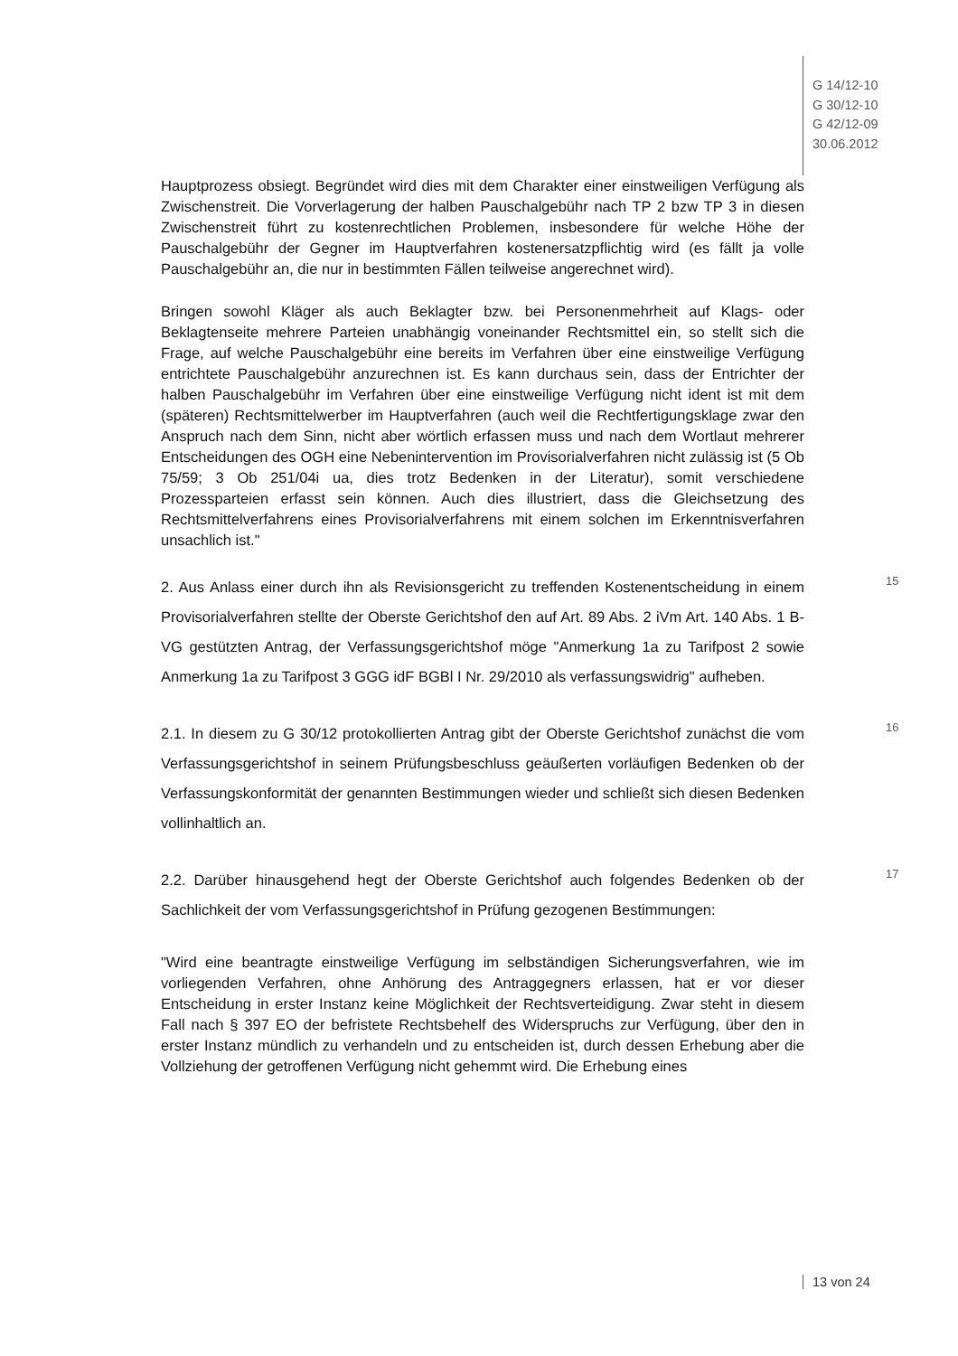G 14/12-10
G 30/12-10
G 42/12-09
30.06.2012
Hauptprozess obsiegt. Begründet wird dies mit dem Charakter einer einstweiligen Verfügung als Zwischenstreit. Die Vorverlagerung der halben Pauschalgebühr nach TP 2 bzw TP 3 in diesen Zwischenstreit führt zu kostenrechtlichen Problemen, insbesondere für welche Höhe der Pauschalgebühr der Gegner im Hauptverfahren kostenersatzpflichtig wird (es fällt ja volle Pauschalgebühr an, die nur in bestimmten Fällen teilweise angerechnet wird).
Bringen sowohl Kläger als auch Beklagter bzw. bei Personenmehrheit auf Klags- oder Beklagtenseite mehrere Parteien unabhängig voneinander Rechtsmittel ein, so stellt sich die Frage, auf welche Pauschalgebühr eine bereits im Verfahren über eine einstweilige Verfügung entrichtete Pauschalgebühr anzurechnen ist. Es kann durchaus sein, dass der Entrichter der halben Pauschalgebühr im Verfahren über eine einstweilige Verfügung nicht ident ist mit dem (späteren) Rechtsmittelwerber im Hauptverfahren (auch weil die Rechtfertigungsklage zwar den Anspruch nach dem Sinn, nicht aber wörtlich erfassen muss und nach dem Wortlaut mehrerer Entscheidungen des OGH eine Nebenintervention im Provisorialverfahren nicht zulässig ist (5 Ob 75/59; 3 Ob 251/04i ua, dies trotz Bedenken in der Literatur), somit verschiedene Prozessparteien erfasst sein können. Auch dies illustriert, dass die Gleichsetzung des Rechtsmittelverfahrens eines Provisorialverfahrens mit einem solchen im Erkenntnisverfahren unsachlich ist."
15 2. Aus Anlass einer durch ihn als Revisionsgericht zu treffenden Kostenentscheidung in einem Provisorialverfahren stellte der Oberste Gerichtshof den auf Art. 89 Abs. 2 iVm Art. 140 Abs. 1 B-VG gestützten Antrag, der Verfassungsgerichtshof möge "Anmerkung 1a zu Tarifpost 2 sowie Anmerkung 1a zu Tarifpost 3 GGG idF BGBl I Nr. 29/2010 als verfassungswidrig" aufheben.
16 2.1. In diesem zu G 30/12 protokollierten Antrag gibt der Oberste Gerichtshof zunächst die vom Verfassungsgerichtshof in seinem Prüfungsbeschluss geäußerten vorläufigen Bedenken ob der Verfassungskonformität der genannten Bestimmungen wieder und schließt sich diesen Bedenken vollinhaltlich an.
17 2.2. Darüber hinausgehend hegt der Oberste Gerichtshof auch folgendes Bedenken ob der Sachlichkeit der vom Verfassungsgerichtshof in Prüfung gezogenen Bestimmungen:
"Wird eine beantragte einstweilige Verfügung im selbständigen Sicherungsverfahren, wie im vorliegenden Verfahren, ohne Anhörung des Antraggegners erlassen, hat er vor dieser Entscheidung in erster Instanz keine Möglichkeit der Rechtsverteidigung. Zwar steht in diesem Fall nach § 397 EO der befristete Rechtsbehelf des Widerspruchs zur Verfügung, über den in erster Instanz mündlich zu verhandeln und zu entscheiden ist, durch dessen Erhebung aber die Vollziehung der getroffenen Verfügung nicht gehemmt wird. Die Erhebung eines
13 von 24